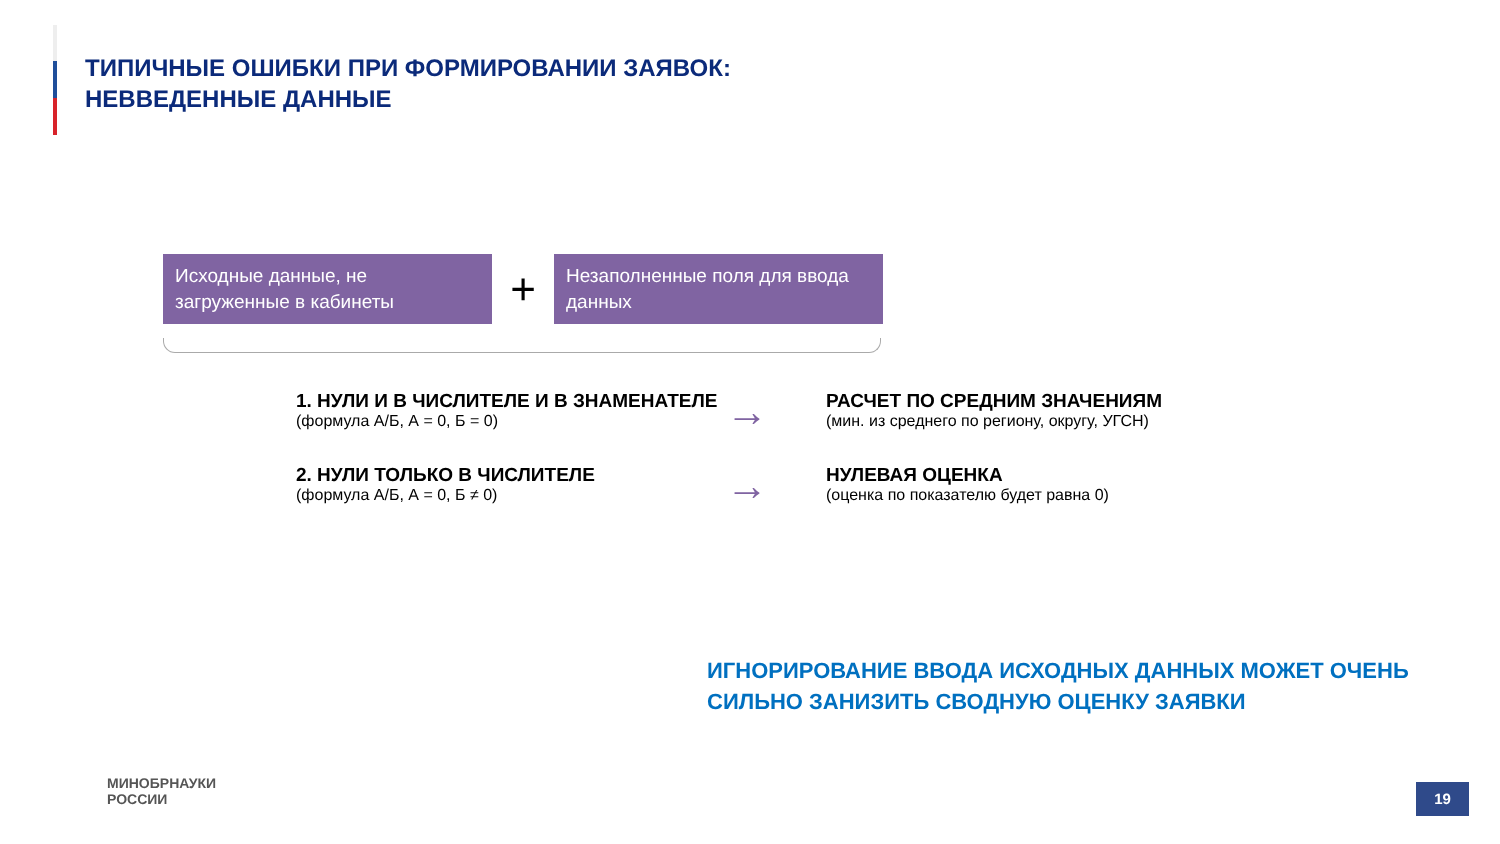ТИПИЧНЫЕ ОШИБКИ ПРИ ФОРМИРОВАНИИ ЗАЯВОК:
НЕВВЕДЕННЫЕ ДАННЫЕ
Исходные данные, не загруженные в кабинеты
+
Незаполненные поля для ввода данных
1. НУЛИ И В ЧИСЛИТЕЛЕ И В ЗНАМЕНАТЕЛЕ
(формула А/Б, А = 0, Б = 0)
→
РАСЧЕТ ПО СРЕДНИМ ЗНАЧЕНИЯМ
(мин. из среднего по региону, округу, УГСН)
2. НУЛИ ТОЛЬКО В ЧИСЛИТЕЛЕ
(формула А/Б, А = 0, Б ≠ 0)
→
НУЛЕВАЯ ОЦЕНКА
(оценка по показателю будет равна 0)
ИГНОРИРОВАНИЕ ВВОДА ИСХОДНЫХ ДАННЫХ МОЖЕТ ОЧЕНЬ
СИЛЬНО ЗАНИЗИТЬ СВОДНУЮ ОЦЕНКУ ЗАЯВКИ
МИНОБРНАУКИ
РОССИИ
19